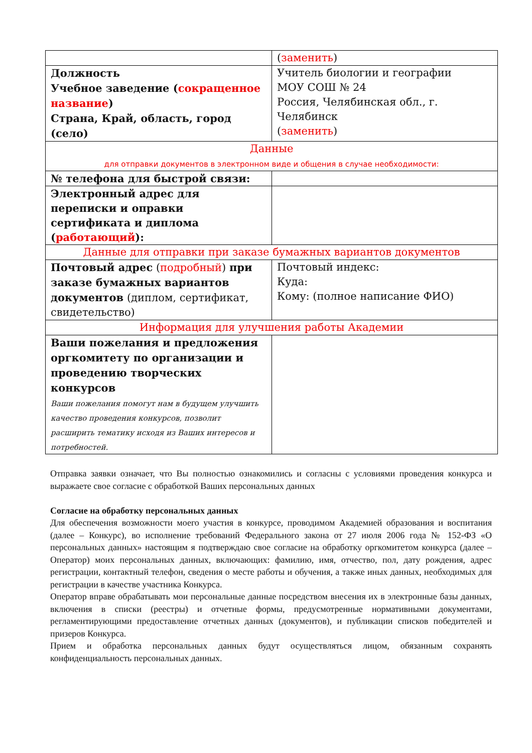| | ( заменить ) |
| Должность Учебное заведение ( сокращенное название ) Страна, Край, область, город (село) | Учитель биологии и географии МОУ СОШ № 24 Россия, Челябинская обл., г. Челябинск ( заменить ) |
| Данные для отправки документов в электронном виде и общения в случае необходимости: | |
| № телефона для быстрой связи: | |
| Электронный адрес для переписки и оправки сертификата и диплома ( работающий ): | |
| Данные для отправки при заказе бумажных вариантов документов | |
| Почтовый адрес ( подробный ) при заказе бумажных вариантов документов (диплом, сертификат, свидетельство) | Почтовый индекс: Куда: Кому: (полное написание ФИО) |
| Информация для улучшения работы Академии | |
| Ваши пожелания и предложения оргкомитету по организации и проведению творческих конкурсов Ваши пожелания помогут нам в будущем улучшить качество проведения конкурсов, позволит расширить тематику исходя из Ваших интересов и потребностей. | |
Отправка заявки означает, что Вы полностью ознакомились и согласны с условиями проведения конкурса и выражаете свое согласие с обработкой Ваших персональных данных
Согласие на обработку персональных данных
Для обеспечения возможности моего участия в конкурсе, проводимом Академией образования и воспитания (далее – Конкурс), во исполнение требований Федерального закона от 27 июля 2006 года № 152-ФЗ «О персональных данных» настоящим я подтверждаю свое согласие на обработку оргкомитетом конкурса (далее – Оператор) моих персональных данных, включающих: фамилию, имя, отчество, пол, дату рождения, адрес регистрации, контактный телефон, сведения о месте работы и обучения, а также иных данных, необходимых для регистрации в качестве участника Конкурса.
Оператор вправе обрабатывать мои персональные данные посредством внесения их в электронные базы данных, включения в списки (реестры) и отчетные формы, предусмотренные нормативными документами, регламентирующими предоставление отчетных данных (документов), и публикации списков победителей и призеров Конкурса.
Прием и обработка персональных данных будут осуществляться лицом, обязанным сохранять конфиденциальность персональных данных.